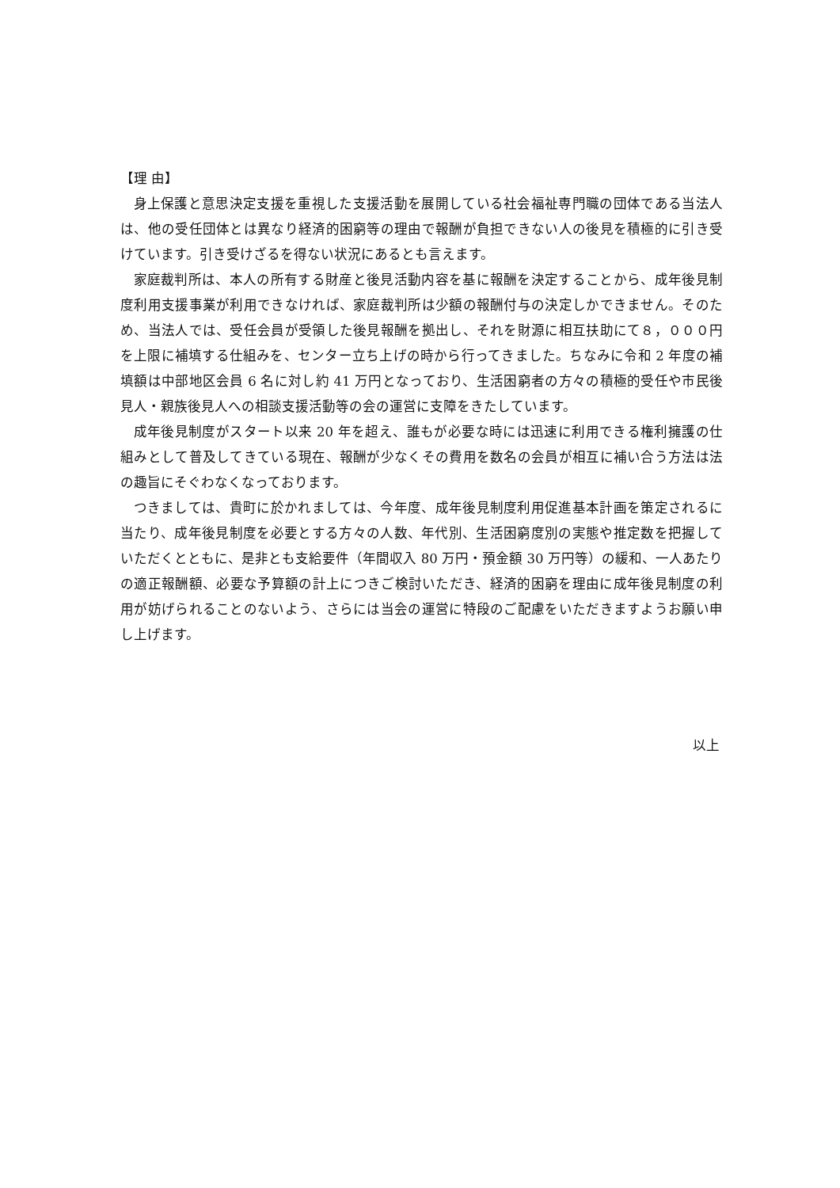【理 由】
身上保護と意思決定支援を重視した支援活動を展開している社会福祉専門職の団体である当法人は、他の受任団体とは異なり経済的困窮等の理由で報酬が負担できない人の後見を積極的に引き受けています。引き受けざるを得ない状況にあるとも言えます。
家庭裁判所は、本人の所有する財産と後見活動内容を基に報酬を決定することから、成年後見制度利用支援事業が利用できなければ、家庭裁判所は少額の報酬付与の決定しかできません。そのため、当法人では、受任会員が受領した後見報酬を拠出し、それを財源に相互扶助にて８，０００円を上限に補填する仕組みを、センター立ち上げの時から行ってきました。ちなみに令和 2 年度の補填額は中部地区会員 6 名に対し約 41 万円となっており、生活困窮者の方々の積極的受任や市民後見人・親族後見人への相談支援活動等の会の運営に支障をきたしています。
成年後見制度がスタート以来 20 年を超え、誰もが必要な時には迅速に利用できる権利擁護の仕組みとして普及してきている現在、報酬が少なくその費用を数名の会員が相互に補い合う方法は法の趣旨にそぐわなくなっております。
つきましては、貴町に於かれましては、今年度、成年後見制度利用促進基本計画を策定されるに当たり、成年後見制度を必要とする方々の人数、年代別、生活困窮度別の実態や推定数を把握していただくとともに、是非とも支給要件（年間収入 80 万円・預金額 30 万円等）の緩和、一人あたりの適正報酬額、必要な予算額の計上につきご検討いただき、経済的困窮を理由に成年後見制度の利用が妨げられることのないよう、さらには当会の運営に特段のご配慮をいただきますようお願い申し上げます。
以上